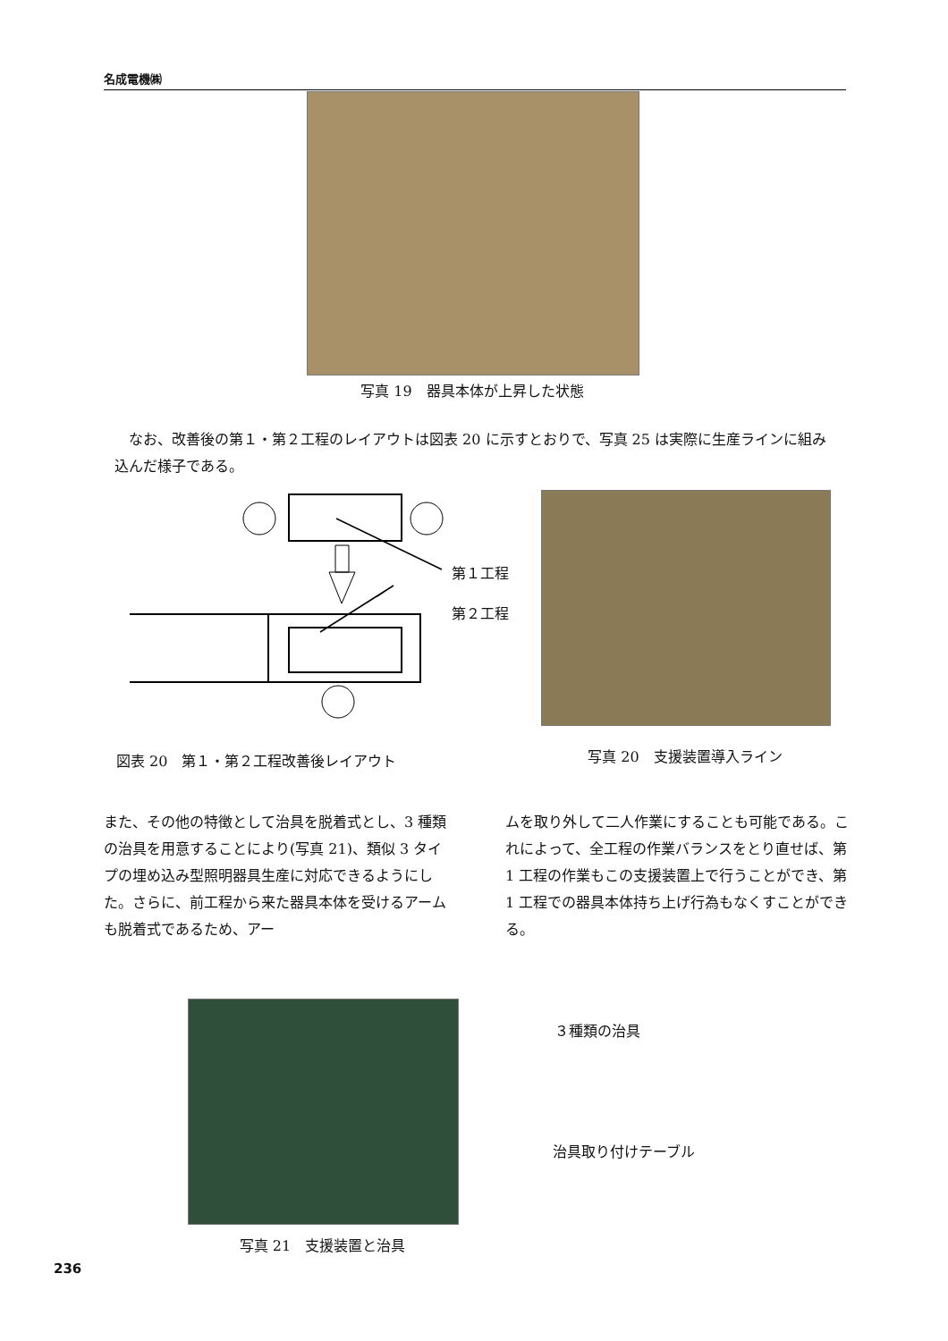名成電機㈱
写真 19　器具本体が上昇した状態
　なお、改善後の第１・第２工程のレイアウトは図表 20 に示すとおりで、写真 25 は実際に生産ラインに組み込んだ様子である。
第１工程
第２工程
図表 20　第１・第２工程改善後レイアウト
写真 20　支援装置導入ライン
また、その他の特徴として治具を脱着式とし、3 種類の治具を用意することにより(写真 21)、類似 3 タイプの埋め込み型照明器具生産に対応できるようにした。さらに、前工程から来た器具本体を受けるアームも脱着式であるため、アー
ムを取り外して二人作業にすることも可能である。これによって、全工程の作業バランスをとり直せば、第 1 工程の作業もこの支援装置上で行うことができ、第 1 工程での器具本体持ち上げ行為もなくすことができる。
３種類の治具
治具取り付けテーブル
写真 21　支援装置と治具
236